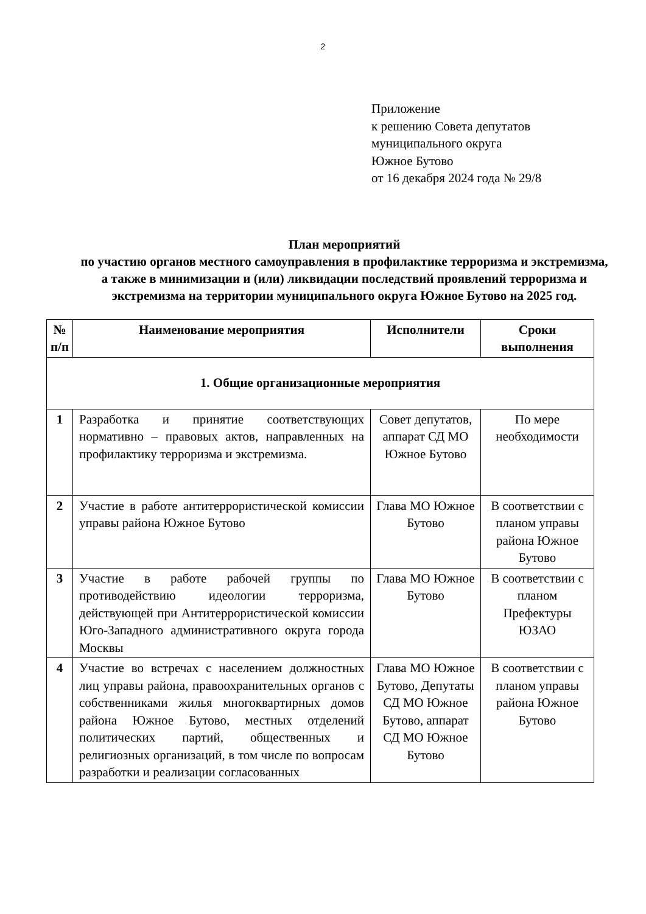2
Приложение
к решению Совета депутатов
муниципального округа
Южное Бутово
от 16 декабря 2024 года № 29/8
План мероприятий
по участию органов местного самоуправления в профилактике терроризма и экстремизма, а также в минимизации и (или) ликвидации последствий проявлений терроризма и экстремизма на территории муниципального округа Южное Бутово на 2025 год.
| № п/п | Наименование мероприятия | Исполнители | Сроки выполнения |
| --- | --- | --- | --- |
| 1. Общие организационные мероприятия | | | |
| 1 | Разработка и принятие соответствующих нормативно – правовых актов, направленных на профилактику терроризма и экстремизма. | Совет депутатов, аппарат СД МО Южное Бутово | По мере необходимости |
| 2 | Участие в работе антитеррористической комиссии управы района Южное Бутово | Глава МО Южное Бутово | В соответствии с планом управы района Южное Бутово |
| 3 | Участие в работе рабочей группы по противодействию идеологии терроризма, действующей при Антитеррористической комиссии Юго-Западного административного округа города Москвы | Глава МО Южное Бутово | В соответствии с планом Префектуры ЮЗАО |
| 4 | Участие во встречах с населением должностных лиц управы района, правоохранительных органов с собственниками жилья многоквартирных домов района Южное Бутово, местных отделений политических партий, общественных и религиозных организаций, в том числе по вопросам разработки и реализации согласованных | Глава МО Южное Бутово, Депутаты СД МО Южное Бутово, аппарат СД МО Южное Бутово | В соответствии с планом управы района Южное Бутово |